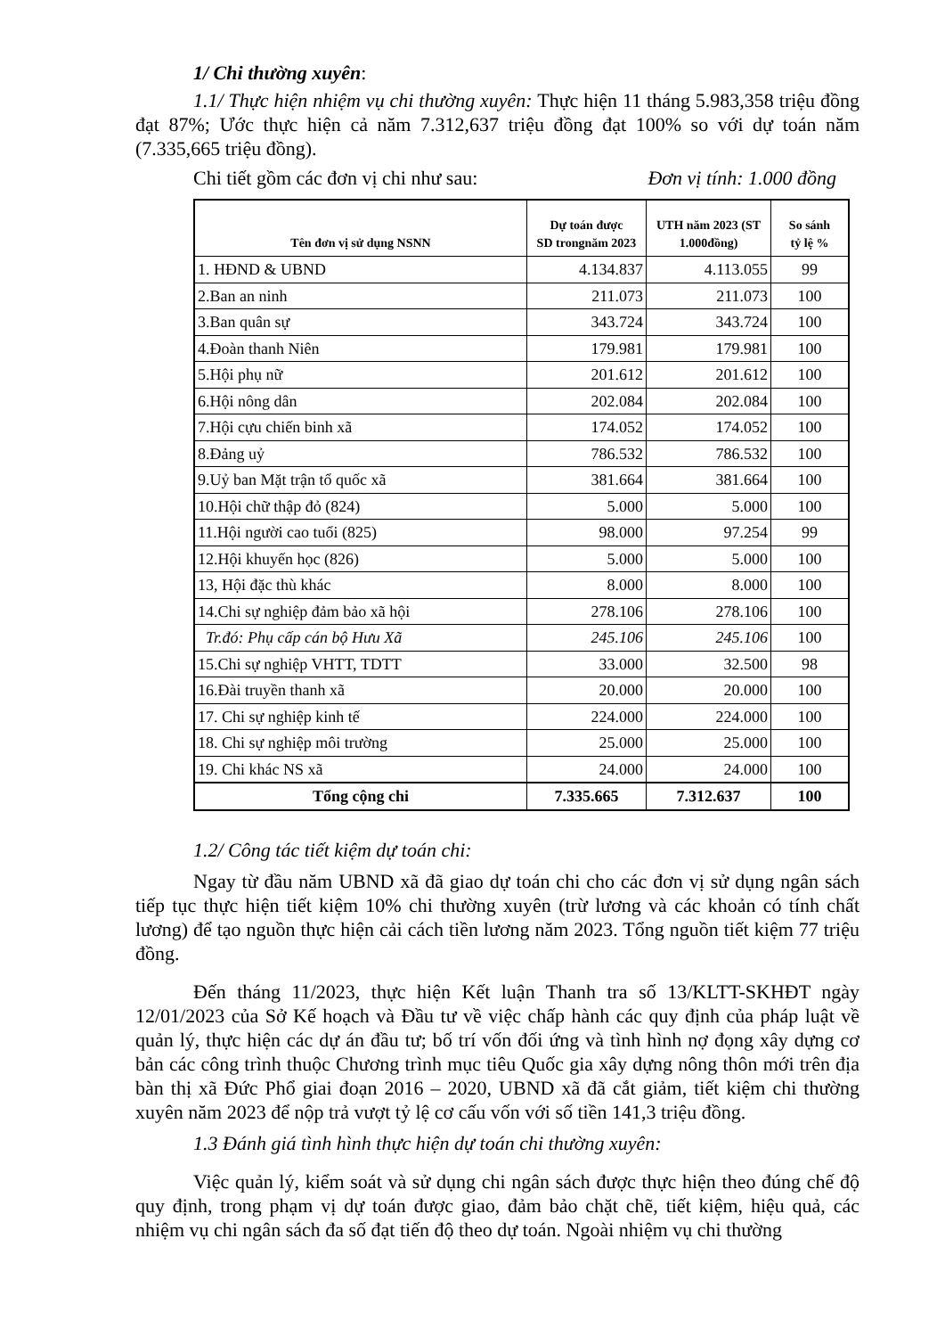1/ Chi thường xuyên:
1.1/ Thực hiện nhiệm vụ chi thường xuyên: Thực hiện 11 tháng 5.983,358 triệu đồng đạt 87%; Ước thực hiện cả năm 7.312,637 triệu đồng đạt 100% so với dự toán năm (7.335,665 triệu đồng).
Chi tiết gồm các đơn vị chi như sau: Đơn vị tính: 1.000 đồng
| Tên đơn vị sử dụng NSNN | Dự toán được SD trongnăm 2023 | UTH năm 2023 (ST 1.000đồng) | So sánh tỷ lệ % |
| --- | --- | --- | --- |
| 1. HĐND & UBND | 4.134.837 | 4.113.055 | 99 |
| 2.Ban an ninh | 211.073 | 211.073 | 100 |
| 3.Ban quân sự | 343.724 | 343.724 | 100 |
| 4.Đoàn thanh Niên | 179.981 | 179.981 | 100 |
| 5.Hội phụ nữ | 201.612 | 201.612 | 100 |
| 6.Hội nông dân | 202.084 | 202.084 | 100 |
| 7.Hội cựu chiến binh xã | 174.052 | 174.052 | 100 |
| 8.Đảng uỷ | 786.532 | 786.532 | 100 |
| 9.Uỷ ban Mặt trận tổ quốc xã | 381.664 | 381.664 | 100 |
| 10.Hội chữ thập đỏ (824) | 5.000 | 5.000 | 100 |
| 11.Hội người cao tuổi (825) | 98.000 | 97.254 | 99 |
| 12.Hội khuyến học (826) | 5.000 | 5.000 | 100 |
| 13, Hội đặc thù khác | 8.000 | 8.000 | 100 |
| 14.Chi sự nghiệp đảm bảo xã hội | 278.106 | 278.106 | 100 |
| Tr.đó: Phụ cấp cán bộ Hưu Xã | 245.106 | 245.106 | 100 |
| 15.Chi sự nghiệp VHTT, TDTT | 33.000 | 32.500 | 98 |
| 16.Đài truyền thanh xã | 20.000 | 20.000 | 100 |
| 17. Chi sự nghiệp kinh tế | 224.000 | 224.000 | 100 |
| 18. Chi sự nghiệp môi trường | 25.000 | 25.000 | 100 |
| 19. Chi khác NS xã | 24.000 | 24.000 | 100 |
| Tổng cộng chi | 7.335.665 | 7.312.637 | 100 |
1.2/ Công tác tiết kiệm dự toán chi:
Ngay từ đầu năm UBND xã đã giao dự toán chi cho các đơn vị sử dụng ngân sách tiếp tục thực hiện tiết kiệm 10% chi thường xuyên (trừ lương và các khoản có tính chất lương) để tạo nguồn thực hiện cải cách tiền lương năm 2023. Tổng nguồn tiết kiệm 77 triệu đồng.
Đến tháng 11/2023, thực hiện Kết luận Thanh tra số 13/KLTT-SKHĐT ngày 12/01/2023 của Sở Kế hoạch và Đầu tư về việc chấp hành các quy định của pháp luật về quản lý, thực hiện các dự án đầu tư; bố trí vốn đối ứng và tình hình nợ đọng xây dựng cơ bản các công trình thuộc Chương trình mục tiêu Quốc gia xây dựng nông thôn mới trên địa bàn thị xã Đức Phổ giai đoạn 2016 – 2020, UBND xã đã cắt giảm, tiết kiệm chi thường xuyên năm 2023 để nộp trả vượt tỷ lệ cơ cấu vốn với số tiền 141,3 triệu đồng.
1.3 Đánh giá tình hình thực hiện dự toán chi thường xuyên:
Việc quản lý, kiểm soát và sử dụng chi ngân sách được thực hiện theo đúng chế độ quy định, trong phạm vị dự toán được giao, đảm bảo chặt chẽ, tiết kiệm, hiệu quả, các nhiệm vụ chi ngân sách đa số đạt tiến độ theo dự toán. Ngoài nhiệm vụ chi thường